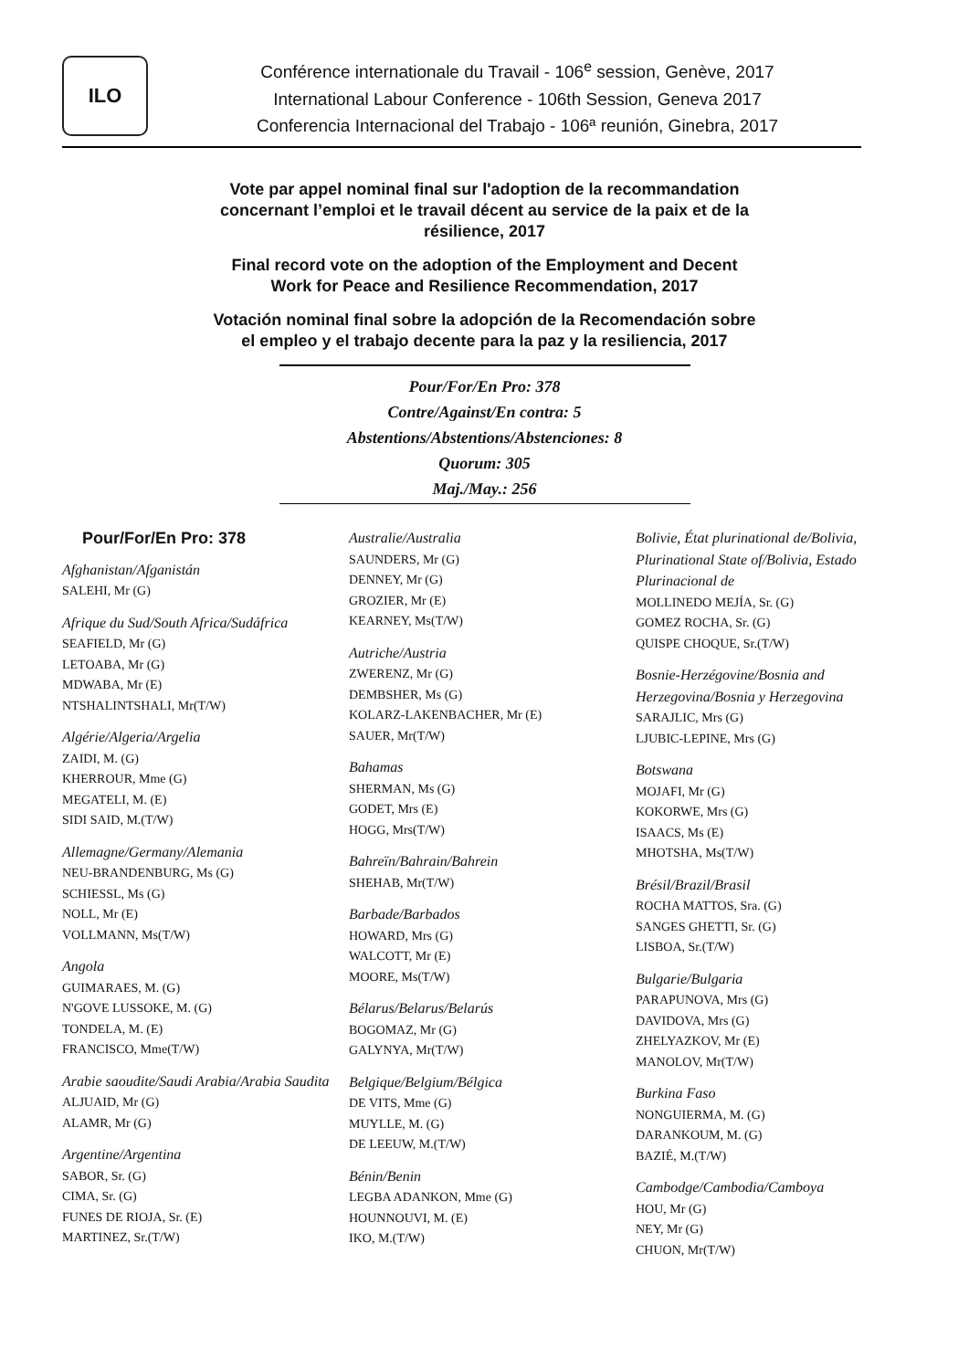ILO
Conférence internationale du Travail - 106<sup>e</sup> session, Genève, 2017
International Labour Conference - 106th Session, Geneva 2017
Conferencia Internacional del Trabajo - 106ª reunión, Ginebra, 2017
Vote par appel nominal final sur l'adoption de la recommandation concernant l’emploi et le travail décent au service de la paix et de la résilience, 2017
Final record vote on the adoption of the Employment and Decent Work for Peace and Resilience Recommendation, 2017
Votación nominal final sobre la adopción de la Recomendación sobre el empleo y el trabajo decente para la paz y la resiliencia, 2017
Pour/For/En Pro: 378
Contre/Against/En contra: 5
Abstentions/Abstentions/Abstenciones: 8
Quorum: 305
Maj./May.: 256
Pour/For/En Pro: 378
Afghanistan/Afganistán
SALEHI, Mr (G)
Afrique du Sud/South Africa/Sudáfrica
SEAFIELD, Mr (G)
LETOABA, Mr (G)
MDWABA, Mr (E)
NTSHALINTSHALI, Mr(T/W)
Algérie/Algeria/Argelia
ZAIDI, M. (G)
KHERROUR, Mme (G)
MEGATELI, M. (E)
SIDI SAID, M.(T/W)
Allemagne/Germany/Alemania
NEU-BRANDENBURG, Ms (G)
SCHIESSL, Ms (G)
NOLL, Mr (E)
VOLLMANN, Ms(T/W)
Angola
GUIMARAES, M. (G)
N'GOVE LUSSOKE, M. (G)
TONDELA, M. (E)
FRANCISCO, Mme(T/W)
Arabie saoudite/Saudi Arabia/Arabia Saudita
ALJUAID, Mr (G)
ALAMR, Mr (G)
Argentine/Argentina
SABOR, Sr. (G)
CIMA, Sr. (G)
FUNES DE RIOJA, Sr. (E)
MARTINEZ, Sr.(T/W)
Australie/Australia
SAUNDERS, Mr (G)
DENNEY, Mr (G)
GROZIER, Mr (E)
KEARNEY, Ms(T/W)
Autriche/Austria
ZWERENZ, Mr (G)
DEMBSHER, Ms (G)
KOLARZ-LAKENBACHER, Mr (E)
SAUER, Mr(T/W)
Bahamas
SHERMAN, Ms (G)
GODET, Mrs (E)
HOGG, Mrs(T/W)
Bahreïn/Bahrain/Bahrein
SHEHAB, Mr(T/W)
Barbade/Barbados
HOWARD, Mrs (G)
WALCOTT, Mr (E)
MOORE, Ms(T/W)
Bélarus/Belarus/Belarús
BOGOMAZ, Mr (G)
GALYNYA, Mr(T/W)
Belgique/Belgium/Bélgica
DE VITS, Mme (G)
MUYLLE, M. (G)
DE LEEUW, M.(T/W)
Bénin/Benin
LEGBA ADANKON, Mme (G)
HOUNNOUVI, M. (E)
IKO, M.(T/W)
Bolivie, État plurinational de/Bolivia, Plurinational State of/Bolivia, Estado Plurinacional de
MOLLINEDO MEJÍA, Sr. (G)
GOMEZ ROCHA, Sr. (G)
QUISPE CHOQUE, Sr.(T/W)
Bosnie-Herzégovine/Bosnia and Herzegovina/Bosnia y Herzegovina
SARAJLIC, Mrs (G)
LJUBIC-LEPINE, Mrs (G)
Botswana
MOJAFI, Mr (G)
KOKORWE, Mrs (G)
ISAACS, Ms (E)
MHOTSHA, Ms(T/W)
Brésil/Brazil/Brasil
ROCHA MATTOS, Sra. (G)
SANGES GHETTI, Sr. (G)
LISBOA, Sr.(T/W)
Bulgarie/Bulgaria
PARAPUNOVA, Mrs (G)
DAVIDOVA, Mrs (G)
ZHELYAZKOV, Mr (E)
MANOLOV, Mr(T/W)
Burkina Faso
NONGUIERMA, M. (G)
DARANKOUM, M. (G)
BAZIÉ, M.(T/W)
Cambodge/Cambodia/Camboya
HOU, Mr (G)
NEY, Mr (G)
CHUON, Mr(T/W)